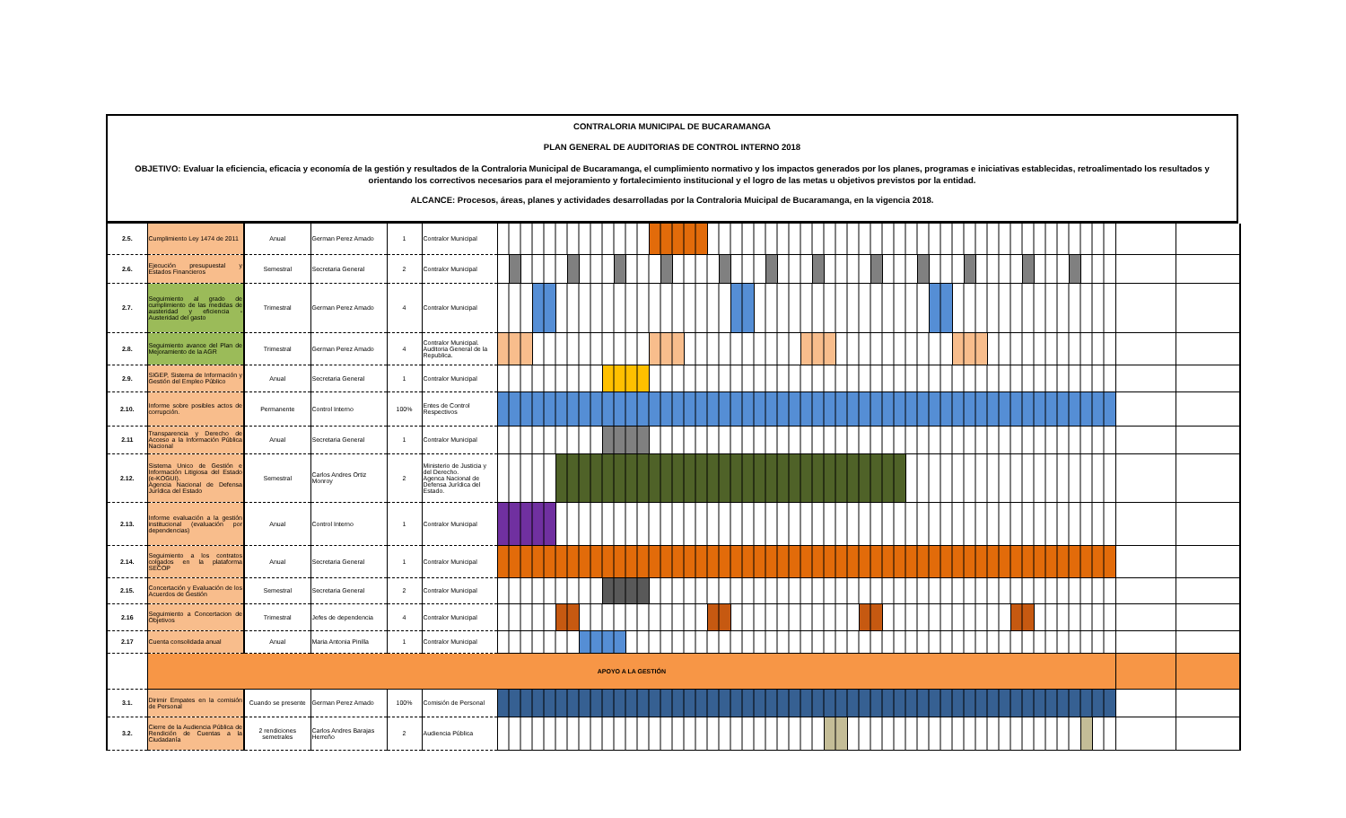CONTRALORIA MUNICIPAL DE BUCARAMANGA
PLAN GENERAL DE AUDITORIAS DE CONTROL INTERNO 2018
OBJETIVO: Evaluar la eficiencia, eficacia y economía de la gestión y resultados de la Contraloria Municipal de Bucaramanga, el cumplimiento normativo y los impactos generados por los planes, programas e iniciativas establecidas, retroalimentado los resultados y orientando los correctivos necesarios para el mejoramiento y fortalecimiento institucional y el logro de las metas u objetivos previstos por la entidad.
ALCANCE: Procesos, áreas, planes y actividades desarrolladas por la Contraloria Muicipal de Bucaramanga, en la vigencia 2018.
| 2.5. | Cumplimiento Ley 1474 de 2011 | Anual | German Perez Amado | 1 | Contralor Municipal | | | | | | | | | | | | | | | | | | | | | | | | | | | | | | | | | | | | | | | | | | | |
| 2.6. | Ejecución presupuestal y Estados Financieros | Semestral | Secretaria General | 2 | Contralor Municipal | | | | | | | | | | | | | | | | | | | | | | | | | | | | | | | | | | | | | | | | | | | |
| 2.7. | Seguimiento al grado de cumplimiento de las medidas de austeridad y eficiencia - Austeridad del gasto | Trimestral | German Perez Amado | 4 | Contralor Municipal | | | | | | | | | | | | | | | | | | | | | | | | | | | | | | | | | | | | | | | | | | | |
| 2.8. | Seguimiento avance del Plan de Mejoramiento de la AGR | Trimestral | German Perez Amado | 4 | Contralor Municipal. Auditoria General de la Republica. | | | | | | | | | | | | | | | | | | | | | | | | | | | | | | | | | | | | | | | | | | | |
| 2.9. | SIGEP, Sistema de Información y Gestión del Empleo Público | Anual | Secretaria General | 1 | Contralor Municipal | | | | | | | | | | | | | | | | | | | | | | | | | | | | | | | | | | | | | | | | | | | |
| 2.10. | Informe sobre posibles actos de corrupción. | Permanente | Control Interno | 100% | Entes de Control Respectivos | | | | | | | | | | | | | | | | | | | | | | | | | | | | | | | | | | | | | | | | | | | |
| 2.11 | Transparencia y Derecho de Acceso a la Información Pública Nacional | Anual | Secretaria General | 1 | Contralor Municipal | | | | | | | | | | | | | | | | | | | | | | | | | | | | | | | | | | | | | | | | | | | |
| 2.12. | Sistema Unico de Gestión e Información Litigiosa del Estado (e-KOGUI). Agencia Nacional de Defensa Jurídica del Estado | Semestral | Carlos Andres Ortiz Monroy | 2 | Ministerio de Justicia y del Derecho. Agenca Nacional de Defensa Jurídica del Estado. | | | | | | | | | | | | | | | | | | | | | | | | | | | | | | | | | | | | | | | | | | | |
| 2.13. | Informe evaluación a la gestión institucional (evaluación por dependencias) | Anual | Control Interno | 1 | Contralor Municipal | | | | | | | | | | | | | | | | | | | | | | | | | | | | | | | | | | | | | | | | | | | |
| 2.14. | Seguimiento a los contratos colgados en la plataforma SECOP | Anual | Secretaria General | 1 | Contralor Municipal | | | | | | | | | | | | | | | | | | | | | | | | | | | | | | | | | | | | | | | | | | | |
| 2.15. | Concertación y Evaluación de los Acuerdos de Gestión | Semestral | Secretaria General | 2 | Contralor Municipal | | | | | | | | | | | | | | | | | | | | | | | | | | | | | | | | | | | | | | | | | | | |
| 2.16 | Seguimiento a Concertacion de Objetivos | Trimestral | Jefes de dependencia | 4 | Contralor Municipal | | | | | | | | | | | | | | | | | | | | | | | | | | | | | | | | | | | | | | | | | | | |
| 2.17 | Cuenta consolidada anual | Anual | Maria Antonia Pinilla | 1 | Contralor Municipal | | | | | | | | | | | | | | | | | | | | | | | | | | | | | | | | | | | | | | | | | | | |
| | APOYO A LA GESTIÓN | | | | | | | | | | | | | | | | | | | | | | | | | | | | | | | | | | | | | | | | | | | | | | | |
| 3.1. | Dirimir Empates en la comisión de Personal | Cuando se presente | German Perez Amado | 100% | Comisión de Personal | | | | | | | | | | | | | | | | | | | | | | | | | | | | | | | | | | | | | | | | | | | |
| 3.2. | Cierre de la Audiencia Pública de Rendición de Cuentas a la Ciudadanía | 2 rendiciones semetrales | Carlos Andres Barajas Herreño | 2 | Audiencia Pública | | | | | | | | | | | | | | | | | | | | | | | | | | | | | | | | | | | | | | | | | | | |